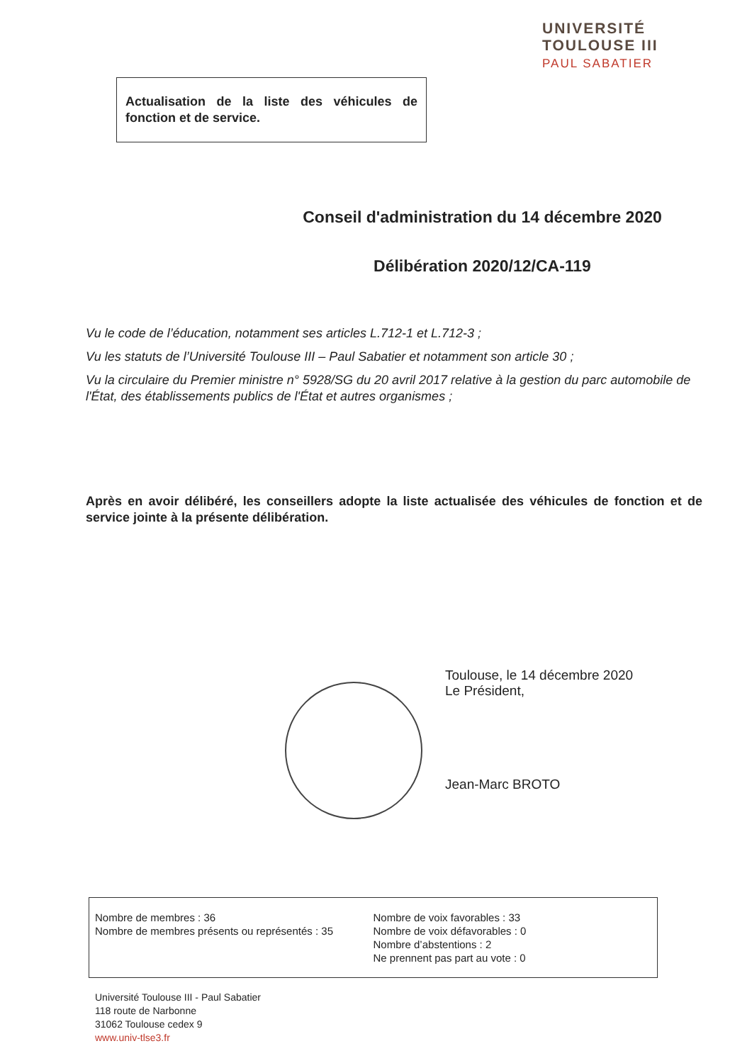UNIVERSITÉ
TOULOUSE III
PAUL SABATIER
Actualisation de la liste des véhicules de fonction et de service.
Conseil d'administration du 14 décembre 2020
Délibération 2020/12/CA-119
Vu le code de l’éducation, notamment ses articles L.712-1 et L.712-3 ;
Vu les statuts de l’Université Toulouse III – Paul Sabatier et notamment son article 30 ;
Vu la circulaire du Premier ministre n° 5928/SG du 20 avril 2017 relative à la gestion du parc automobile de l'État, des établissements publics de l'État et autres organismes ;
Après en avoir délibéré, les conseillers adopte la liste actualisée des véhicules de fonction et de service jointe à la présente délibération.
Toulouse, le 14 décembre 2020
Le Président,
Jean-Marc BROTO
Nombre de membres : 36
Nombre de membres présents ou représentés : 35
Nombre de voix favorables : 33
Nombre de voix défavorables : 0
Nombre d’abstentions : 2
Ne prennent pas part au vote : 0
Université Toulouse III - Paul Sabatier
118 route de Narbonne
31062 Toulouse cedex 9
www.univ-tlse3.fr